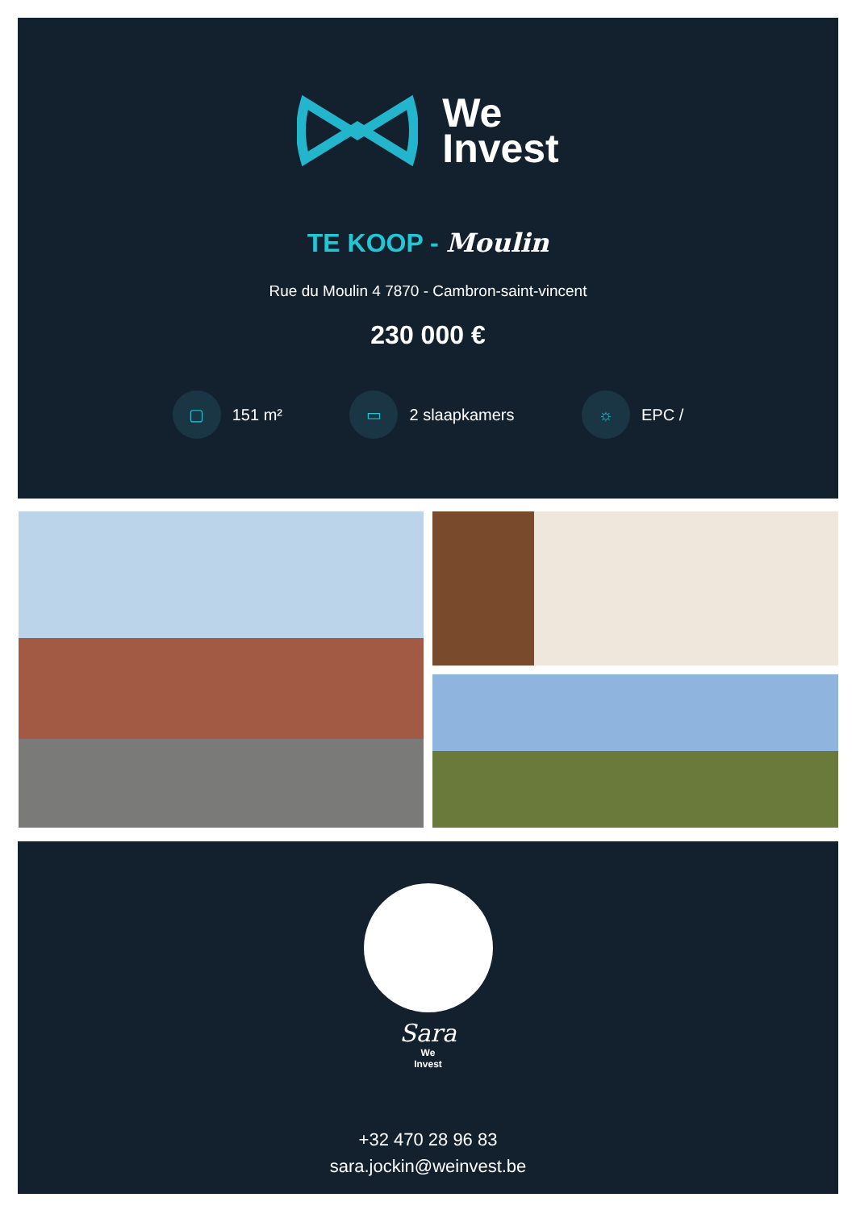We
Invest
TE KOOP - Moulin
Rue du Moulin 4 7870 - Cambron-saint-vincent
230 000 €
▢ 151 m²
▭ 2 slaapkamers
☼ EPC /
Sara
We
Invest
+32 470 28 96 83
sara.jockin@weinvest.be